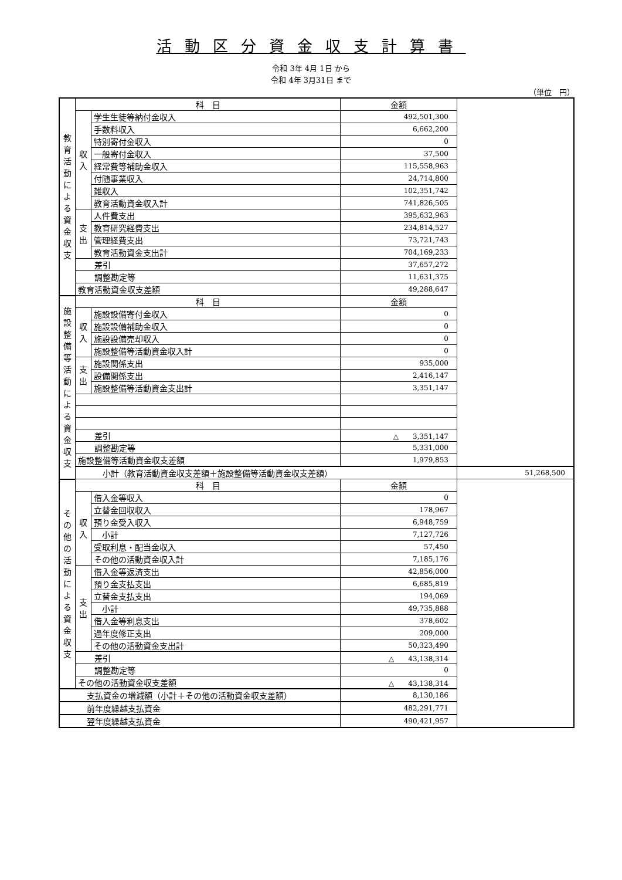活動区分資金収支計算書
令和 3年 4月 1日 から
令和 4年 3月31日 まで
（単位　円）
| 教 育 活 動 に よ る 資 金 収 支 | 科 目 | | 金額 | |
| | 収 入 | 学生生徒等納付金収入 | 492,501,300 | |
| | | 手数料収入 | 6,662,200 | |
| | | 特別寄付金収入 | 0 | |
| | | 一般寄付金収入 | 37,500 | |
| | | 経常費等補助金収入 | 115,558,963 | |
| | | 付随事業収入 | 24,714,800 | |
| | | 雑収入 | 102,351,742 | |
| | | 教育活動資金収入計 | 741,826,505 | |
| | 支 出 | 人件費支出 | 395,632,963 | |
| | | 教育研究経費支出 | 234,814,527 | |
| | | 管理経費支出 | 73,721,743 | |
| | | 教育活動資金支出計 | 704,169,233 | |
| | 差引 | | 37,657,272 | |
| | 調整勘定等 | | 11,631,375 | |
| | 教育活動資金収支差額 | | 49,288,647 | |
| 施 設 整 備 等 活 動 に よ る 資 金 収 支 | 科 目 | | 金額 | |
| | 収 入 | 施設設備寄付金収入 | 0 | |
| | | 施設設備補助金収入 | 0 | |
| | | 施設設備売却収入 | 0 | |
| | | 施設整備等活動資金収入計 | 0 | |
| | 支 出 | 施設関係支出 | 935,000 | |
| | | 設備関係支出 | 2,416,147 | |
| | | 施設整備等活動資金支出計 | 3,351,147 | |
| | 差引 | | △ 3,351,147 | |
| | 調整勘定等 | | 5,331,000 | |
| | 施設整備等活動資金収支差額 | | 1,979,853 | |
| | 小計（教育活動資金収支差額＋施設整備等活動資金収支差額） | | | 51,268,500 |
| そ の 他 の 活 動 に よ る 資 金 収 支 | 科 目 | | 金額 | |
| | 収 入 | 借入金等収入 | 0 | |
| | | 立替金回収収入 | 178,967 | |
| | | 預り金受入収入 | 6,948,759 | |
| | | 小計 | 7,127,726 | |
| | | 受取利息・配当金収入 | 57,450 | |
| | | その他の活動資金収入計 | 7,185,176 | |
| | 支 出 | 借入金等返済支出 | 42,856,000 | |
| | | 預り金支払支出 | 6,685,819 | |
| | | 立替金支払支出 | 194,069 | |
| | | 小計 | 49,735,888 | |
| | | 借入金等利息支出 | 378,602 | |
| | | 過年度修正支出 | 209,000 | |
| | | その他の活動資金支出計 | 50,323,490 | |
| | 差引 | | △ 43,138,314 | |
| | 調整勘定等 | | 0 | |
| | その他の活動資金収支差額 | | △ 43,138,314 | |
| 支払資金の増減額（小計＋その他の活動資金収支差額） | | | 8,130,186 | |
| 前年度繰越支払資金 | | | 482,291,771 | |
| 翌年度繰越支払資金 | | | 490,421,957 | |